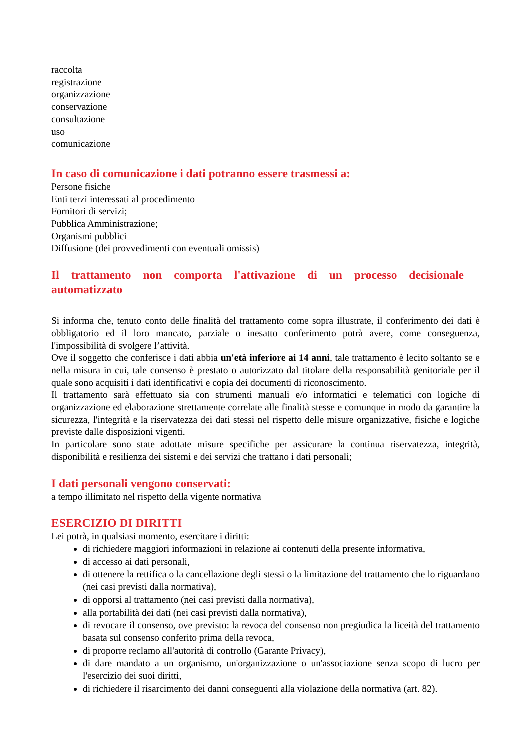raccolta
registrazione
organizzazione
conservazione
consultazione
uso
comunicazione
In caso di comunicazione i dati potranno essere trasmessi a:
Persone fisiche
Enti terzi interessati al procedimento
Fornitori di servizi;
Pubblica Amministrazione;
Organismi pubblici
Diffusione (dei provvedimenti con eventuali omissis)
Il trattamento non comporta l'attivazione di un processo decisionale
automatizzato
Si informa che, tenuto conto delle finalità del trattamento come sopra illustrate, il conferimento dei dati è obbligatorio ed il loro mancato, parziale o inesatto conferimento potrà avere, come conseguenza, l'impossibilità di svolgere l’attività.
Ove il soggetto che conferisce i dati abbia un'età inferiore ai 14 anni, tale trattamento è lecito soltanto se e nella misura in cui, tale consenso è prestato o autorizzato dal titolare della responsabilità genitoriale per il quale sono acquisiti i dati identificativi e copia dei documenti di riconoscimento.
Il trattamento sarà effettuato sia con strumenti manuali e/o informatici e telematici con logiche di organizzazione ed elaborazione strettamente correlate alle finalità stesse e comunque in modo da garantire la sicurezza, l'integrità e la riservatezza dei dati stessi nel rispetto delle misure organizzative, fisiche e logiche previste dalle disposizioni vigenti.
In particolare sono state adottate misure specifiche per assicurare la continua riservatezza, integrità, disponibilità e resilienza dei sistemi e dei servizi che trattano i dati personali;
I dati personali vengono conservati:
a tempo illimitato nel rispetto della vigente normativa
ESERCIZIO DI DIRITTI
Lei potrà, in qualsiasi momento, esercitare i diritti:
di richiedere maggiori informazioni in relazione ai contenuti della presente informativa,
di accesso ai dati personali,
di ottenere la rettifica o la cancellazione degli stessi o la limitazione del trattamento che lo riguardano (nei casi previsti dalla normativa),
di opporsi al trattamento (nei casi previsti dalla normativa),
alla portabilità dei dati (nei casi previsti dalla normativa),
di revocare il consenso, ove previsto: la revoca del consenso non pregiudica la liceità del trattamento basata sul consenso conferito prima della revoca,
di proporre reclamo all'autorità di controllo (Garante Privacy),
di dare mandato a un organismo, un'organizzazione o un'associazione senza scopo di lucro per l'esercizio dei suoi diritti,
di richiedere il risarcimento dei danni conseguenti alla violazione della normativa (art. 82).